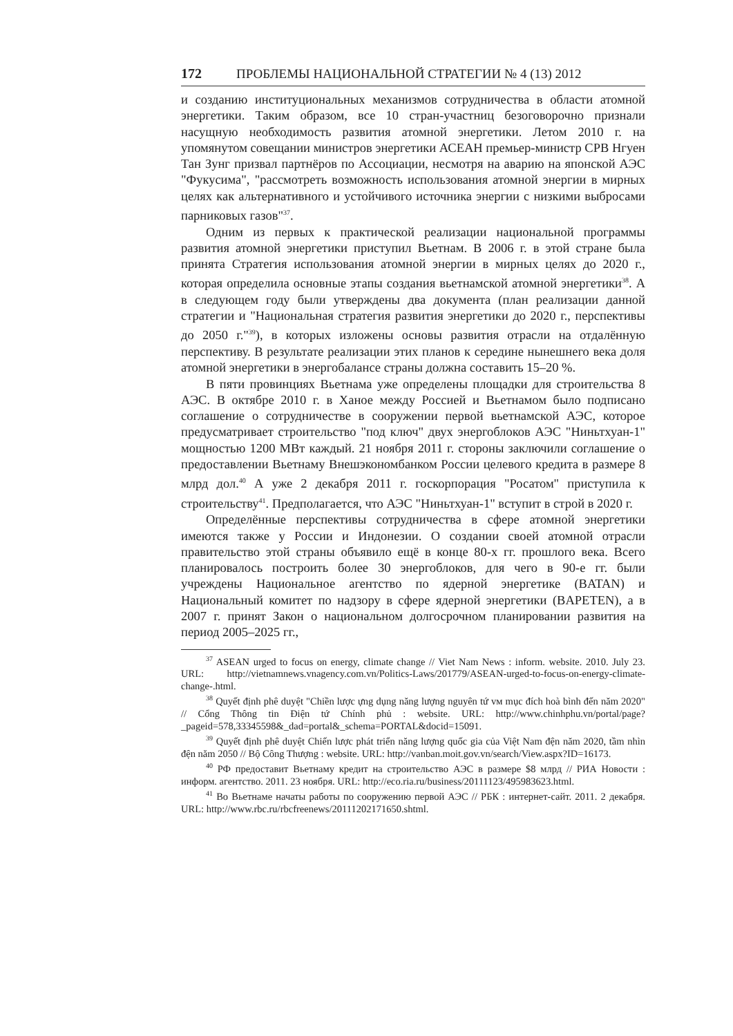172 ПРОБЛЕМЫ НАЦИОНАЛЬНОЙ СТРАТЕГИИ № 4 (13) 2012
и созданию институциональных механизмов сотрудничества в области атомной энергетики. Таким образом, все 10 стран-участниц безоговорочно признали насущную необходимость развития атомной энергетики. Летом 2010 г. на упомянутом совещании министров энергетики АСЕАН премьер-министр СРВ Нгуен Тан Зунг призвал партнёров по Ассоциации, несмотря на аварию на японской АЭС "Фукусима", "рассмотреть возможность использования атомной энергии в мирных целях как альтернативного и устойчивого источника энергии с низкими выбросами парниковых газов"<sup>37</sup>.
Одним из первых к практической реализации национальной программы развития атомной энергетики приступил Вьетнам. В 2006 г. в этой стране была принята Стратегия использования атомной энергии в мирных целях до 2020 г., которая определила основные этапы создания вьетнамской атомной энергетики<sup>38</sup>. А в следующем году были утверждены два документа (план реализации данной стратегии и "Национальная стратегия развития энергетики до 2020 г., перспективы до 2050 г."<sup>39</sup>), в которых изложены основы развития отрасли на отдалённую перспективу. В результате реализации этих планов к середине нынешнего века доля атомной энергетики в энергобалансе страны должна составить 15–20 %.
В пяти провинциях Вьетнама уже определены площадки для строительства 8 АЭС. В октябре 2010 г. в Ханое между Россией и Вьетнамом было подписано соглашение о сотрудничестве в сооружении первой вьетнамской АЭС, которое предусматривает строительство "под ключ" двух энергоблоков АЭС "Ниньтхуан-1" мощностью 1200 МВт каждый. 21 ноября 2011 г. стороны заключили соглашение о предоставлении Вьетнаму Внешэкономбанком России целевого кредита в размере 8 млрд дол.<sup>40</sup> А уже 2 декабря 2011 г. госкорпорация "Росатом" приступила к строительству<sup>41</sup>. Предполагается, что АЭС "Ниньтхуан-1" вступит в строй в 2020 г.
Определённые перспективы сотрудничества в сфере атомной энергетики имеются также у России и Индонезии. О создании своей атомной отрасли правительство этой страны объявило ещё в конце 80-х гг. прошлого века. Всего планировалось построить более 30 энергоблоков, для чего в 90-е гг. были учреждены Национальное агентство по ядерной энергетике (BATAN) и Национальный комитет по надзору в сфере ядерной энергетики (BAPETEN), а в 2007 г. принят Закон о национальном долгосрочном планировании развития на период 2005–2025 гг.,
<sup>37</sup> ASEAN urged to focus on energy, climate change // Viet Nam News : inform. website. 2010. July 23. URL: http://vietnamnews.vnagency.com.vn/Politics-Laws/201779/ASEAN-urged-to-focus-on-energy-climate-change-.html.
<sup>38</sup> Quyết định phê duyệt "Chiền lược ựng dụng năng lượng nguyên tứ vм mục đích hoà bình đến năm 2020" // Cổng Thông tin Điện tứ Chính phủ : website. URL: http://www.chinhphu.vn/portal/page?_pageid=578,33345598&_dad=portal&_schema=PORTAL&docid=15091.
<sup>39</sup> Quyết định phê duyệt Chiến lược phát triển năng lượng quốc gia của Việt Nam đện năm 2020, tầm nhìn đện năm 2050 // Bộ Công Thượng : website. URL: http://vanban.moit.gov.vn/search/View.aspx?ID=16173.
<sup>40</sup> РФ предоставит Вьетнаму кредит на строительство АЭС в размере $8 млрд // РИА Новости : информ. агентство. 2011. 23 ноября. URL: http://eco.ria.ru/business/20111123/495983623.html.
<sup>41</sup> Во Вьетнаме начаты работы по сооружению первой АЭС // РБК : интернет-сайт. 2011. 2 декабря. URL: http://www.rbc.ru/rbcfreenews/20111202171650.shtml.